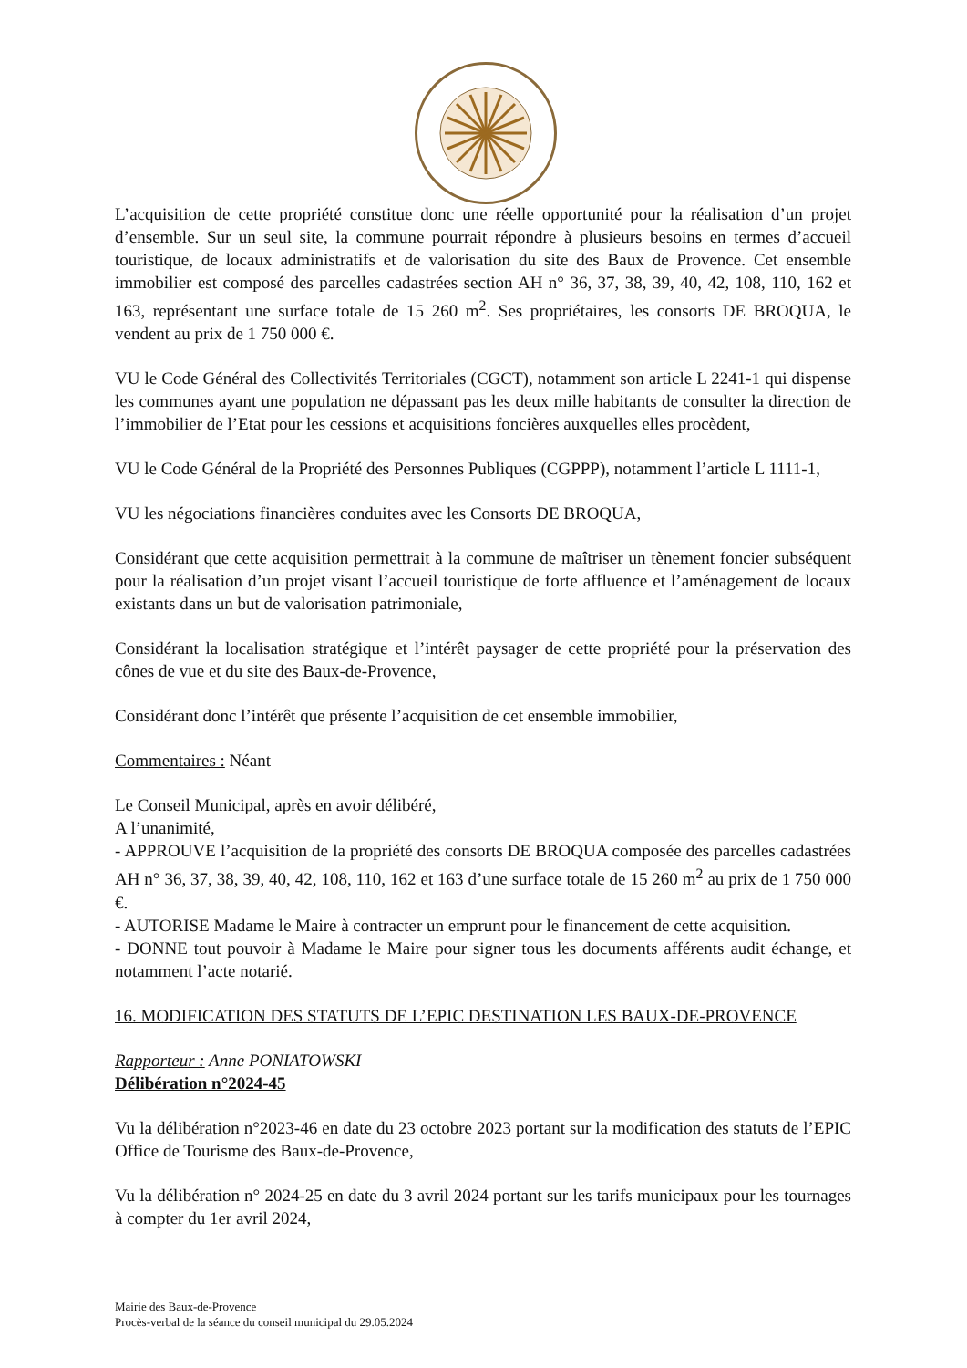L’acquisition de cette propriété constitue donc une réelle opportunité pour la réalisation d’un projet d’ensemble. Sur un seul site, la commune pourrait répondre à plusieurs besoins en termes d’accueil touristique, de locaux administratifs et de valorisation du site des Baux de Provence. Cet ensemble immobilier est composé des parcelles cadastrées section AH n° 36, 37, 38, 39, 40, 42, 108, 110, 162 et 163, représentant une surface totale de 15 260 m<sup>2</sup>. Ses propriétaires, les consorts DE BROQUA, le vendent au prix de 1 750 000 €.
VU le Code Général des Collectivités Territoriales (CGCT), notamment son article L 2241-1 qui dispense les communes ayant une population ne dépassant pas les deux mille habitants de consulter la direction de l’immobilier de l’Etat pour les cessions et acquisitions foncières auxquelles elles procèdent,
VU le Code Général de la Propriété des Personnes Publiques (CGPPP), notamment l’article L 1111-1,
VU les négociations financières conduites avec les Consorts DE BROQUA,
Considérant que cette acquisition permettrait à la commune de maîtriser un tènement foncier subséquent pour la réalisation d’un projet visant l’accueil touristique de forte affluence et l’aménagement de locaux existants dans un but de valorisation patrimoniale,
Considérant la localisation stratégique et l’intérêt paysager de cette propriété pour la préservation des cônes de vue et du site des Baux-de-Provence,
Considérant donc l’intérêt que présente l’acquisition de cet ensemble immobilier,
Commentaires : Néant
Le Conseil Municipal, après en avoir délibéré,
A l’unanimité,
- APPROUVE l’acquisition de la propriété des consorts DE BROQUA composée des parcelles cadastrées AH n° 36, 37, 38, 39, 40, 42, 108, 110, 162 et 163 d’une surface totale de 15 260 m<sup>2</sup> au prix de 1 750 000 €.
- AUTORISE Madame le Maire à contracter un emprunt pour le financement de cette acquisition.
- DONNE tout pouvoir à Madame le Maire pour signer tous les documents afférents audit échange, et notamment l’acte notarié.
16. MODIFICATION DES STATUTS DE L’EPIC DESTINATION LES BAUX-DE-PROVENCE
Rapporteur : Anne PONIATOWSKI
Délibération n°2024-45
Vu la délibération n°2023-46 en date du 23 octobre 2023 portant sur la modification des statuts de l’EPIC Office de Tourisme des Baux-de-Provence,
Vu la délibération n° 2024-25 en date du 3 avril 2024 portant sur les tarifs municipaux pour les tournages à compter du 1er avril 2024,
Mairie des Baux-de-Provence
Procès-verbal de la séance du conseil municipal du 29.05.2024